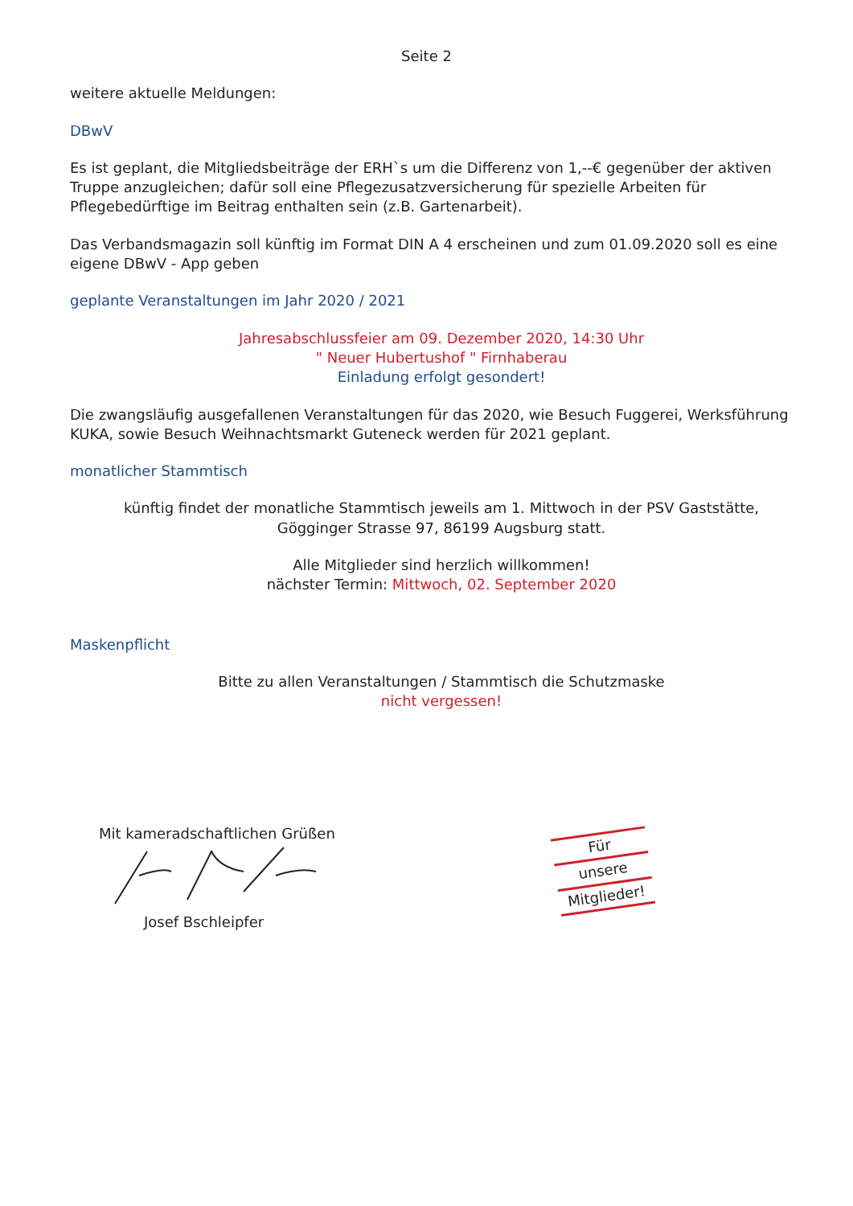Seite 2
weitere aktuelle Meldungen:
DBwV
Es ist geplant, die Mitgliedsbeiträge der ERH`s um die Differenz von 1,--€ gegenüber der aktiven Truppe anzugleichen; dafür soll eine Pflegezusatzversicherung für spezielle Arbeiten für Pflegebedürftige im Beitrag enthalten sein (z.B. Gartenarbeit).
Das Verbandsmagazin soll künftig im Format DIN A 4 erscheinen und zum 01.09.2020 soll es eine eigene DBwV - App geben
geplante Veranstaltungen im Jahr 2020 / 2021
Jahresabschlussfeier am 09. Dezember 2020, 14:30 Uhr
" Neuer Hubertushof " Firnhaberau
Einladung erfolgt gesondert!
Die zwangsläufig ausgefallenen Veranstaltungen für das 2020, wie Besuch Fuggerei, Werksführung KUKA, sowie Besuch Weihnachtsmarkt Guteneck werden für 2021 geplant.
monatlicher Stammtisch
künftig findet der monatliche Stammtisch jeweils am 1. Mittwoch in der PSV Gaststätte,
Gögginger Strasse 97, 86199 Augsburg statt.
Alle Mitglieder sind herzlich willkommen!
nächster Termin: Mittwoch, 02. September 2020
Maskenpflicht
Bitte zu allen Veranstaltungen / Stammtisch die Schutzmaske
nicht vergessen!
Mit kameradschaftlichen Grüßen
Josef Bschleipfer
Für
unsere
Mitglieder!